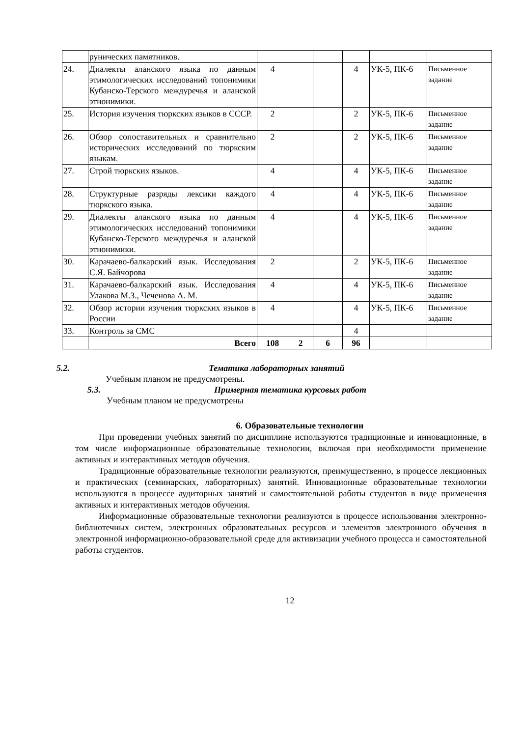| | рунических памятников. | | | | | | |
| 24. | Диалекты аланского языка по данным этимологических исследований топонимики Кубанско-Терского междуречья и аланской этнонимики. | 4 | | | 4 | УК-5, ПК-6 | Письменное задание |
| 25. | История изучения тюркских языков в СССР. | 2 | | | 2 | УК-5, ПК-6 | Письменное задание |
| 26. | Обзор сопоставительных и сравнительно исторических исследований по тюркским языкам. | 2 | | | 2 | УК-5, ПК-6 | Письменное задание |
| 27. | Строй тюркских языков. | 4 | | | 4 | УК-5, ПК-6 | Письменное задание |
| 28. | Структурные разряды лексики каждого тюркского языка. | 4 | | | 4 | УК-5, ПК-6 | Письменное задание |
| 29. | Диалекты аланского языка по данным этимологических исследований топонимики Кубанско-Терского междуречья и аланской этнонимики. | 4 | | | 4 | УК-5, ПК-6 | Письменное задание |
| 30. | Карачаево-балкарский язык. Исследования С.Я. Байчорова | 2 | | | 2 | УК-5, ПК-6 | Письменное задание |
| 31. | Карачаево-балкарский язык. Исследования Улакова М.З., Чеченова А. М. | 4 | | | 4 | УК-5, ПК-6 | Письменное задание |
| 32. | Обзор истории изучения тюркских языков в России | 4 | | | 4 | УК-5, ПК-6 | Письменное задание |
| 33. | Контроль за СМС | | | | 4 | | |
| | Всего | 108 | 2 | 6 | 96 | | |
5.2. Тематика лабораторных занятий
Учебным планом не предусмотрены.
5.3. Примерная тематика курсовых работ
Учебным планом не предусмотрены
6. Образовательные технологии
При проведении учебных занятий по дисциплине используются традиционные и инновационные, в том числе информационные образовательные технологии, включая при необходимости применение активных и интерактивных методов обучения.
Традиционные образовательные технологии реализуются, преимущественно, в процессе лекционных и практических (семинарских, лабораторных) занятий. Инновационные образовательные технологии используются в процессе аудиторных занятий и самостоятельной работы студентов в виде применения активных и интерактивных методов обучения.
Информационные образовательные технологии реализуются в процессе использования электронно-библиотечных систем, электронных образовательных ресурсов и элементов электронного обучения в электронной информационно-образовательной среде для активизации учебного процесса и самостоятельной работы студентов.
12